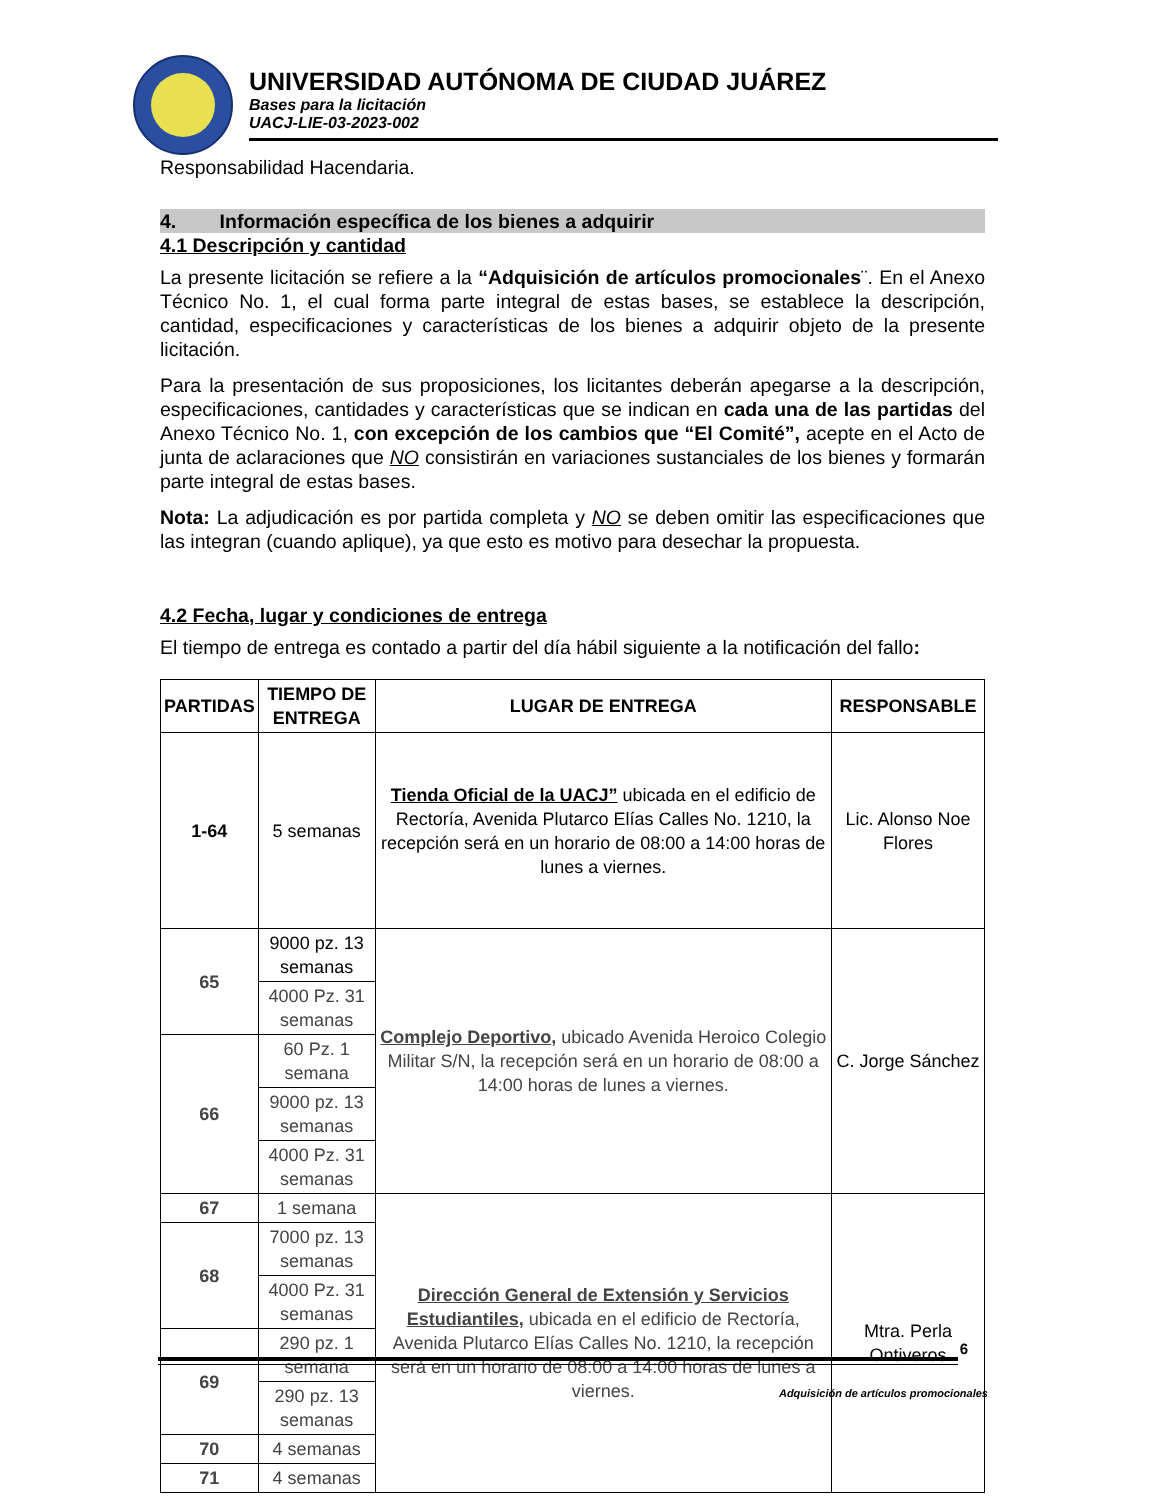UNIVERSIDAD AUTÓNOMA DE CIUDAD JUÁREZ
Bases para la licitación
UACJ-LIE-03-2023-002
Responsabilidad Hacendaria.
4. Información específica de los bienes a adquirir
4.1 Descripción y cantidad
La presente licitación se refiere a la “Adquisición de artículos promocionales¨. En el Anexo Técnico No. 1, el cual forma parte integral de estas bases, se establece la descripción, cantidad, especificaciones y características de los bienes a adquirir objeto de la presente licitación.
Para la presentación de sus proposiciones, los licitantes deberán apegarse a la descripción, especificaciones, cantidades y características que se indican en cada una de las partidas del Anexo Técnico No. 1, con excepción de los cambios que “El Comité”, acepte en el Acto de junta de aclaraciones que NO consistirán en variaciones sustanciales de los bienes y formarán parte integral de estas bases.
Nota: La adjudicación es por partida completa y NO se deben omitir las especificaciones que las integran (cuando aplique), ya que esto es motivo para desechar la propuesta.
4.2 Fecha, lugar y condiciones de entrega
El tiempo de entrega es contado a partir del día hábil siguiente a la notificación del fallo:
| PARTIDAS | TIEMPO DE ENTREGA | LUGAR DE ENTREGA | RESPONSABLE |
| --- | --- | --- | --- |
| 1-64 | 5 semanas | Tienda Oficial de la UACJ” ubicada en el edificio de Rectoría, Avenida Plutarco Elías Calles No. 1210, la recepción será en un horario de 08:00 a 14:00 horas de lunes a viernes. | Lic. Alonso Noe Flores |
| 65 | 9000 pz. 13 semanas | Complejo Deportivo, ubicado Avenida Heroico Colegio Militar S/N, la recepción será en un horario de 08:00 a 14:00 horas de lunes a viernes. | C. Jorge Sánchez |
| | 4000 Pz. 31 semanas | | |
| 66 | 60 Pz. 1 semana | | |
| | 9000 pz. 13 semanas | | |
| | 4000 Pz. 31 semanas | | |
| 67 | 1 semana | Dirección General de Extensión y Servicios Estudiantiles , ubicada en el edificio de Rectoría, Avenida Plutarco Elías Calles No. 1210, la recepción será en un horario de 08:00 a 14:00 horas de lunes a viernes. | Mtra. Perla Ontiveros |
| 68 | 7000 pz. 13 semanas | | |
| | 4000 Pz. 31 semanas | | |
| 69 | 290 pz. 1 semana | | |
| | 290 pz. 13 semanas | | |
| 70 | 4 semanas | | |
| 71 | 4 semanas | | |
6
Adquisición de artículos promocionales